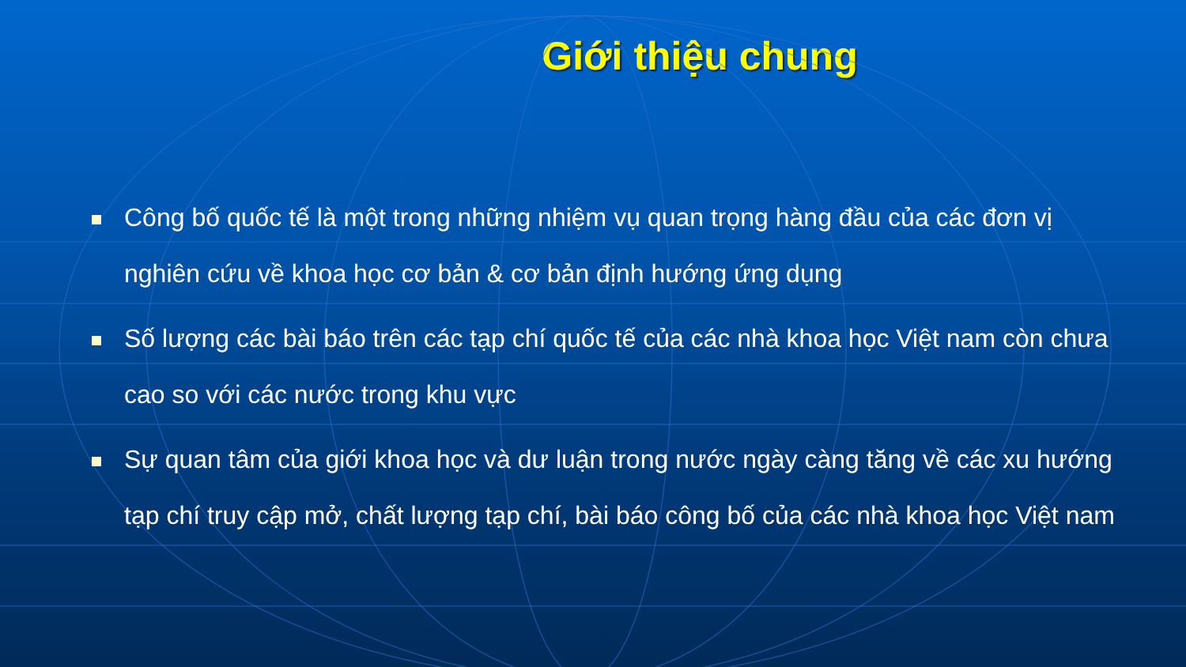Giới thiệu chung
Công bố quốc tế là một trong những nhiệm vụ quan trọng hàng đầu của các đơn vị nghiên cứu về khoa học cơ bản & cơ bản định hướng ứng dụng
Số lượng các bài báo trên các tạp chí quốc tế của các nhà khoa học Việt nam còn chưa cao so với các nước trong khu vực
Sự quan tâm của giới khoa học và dư luận trong nước ngày càng tăng về các xu hướng tạp chí truy cập mở, chất lượng tạp chí, bài báo công bố của các nhà khoa học Việt nam